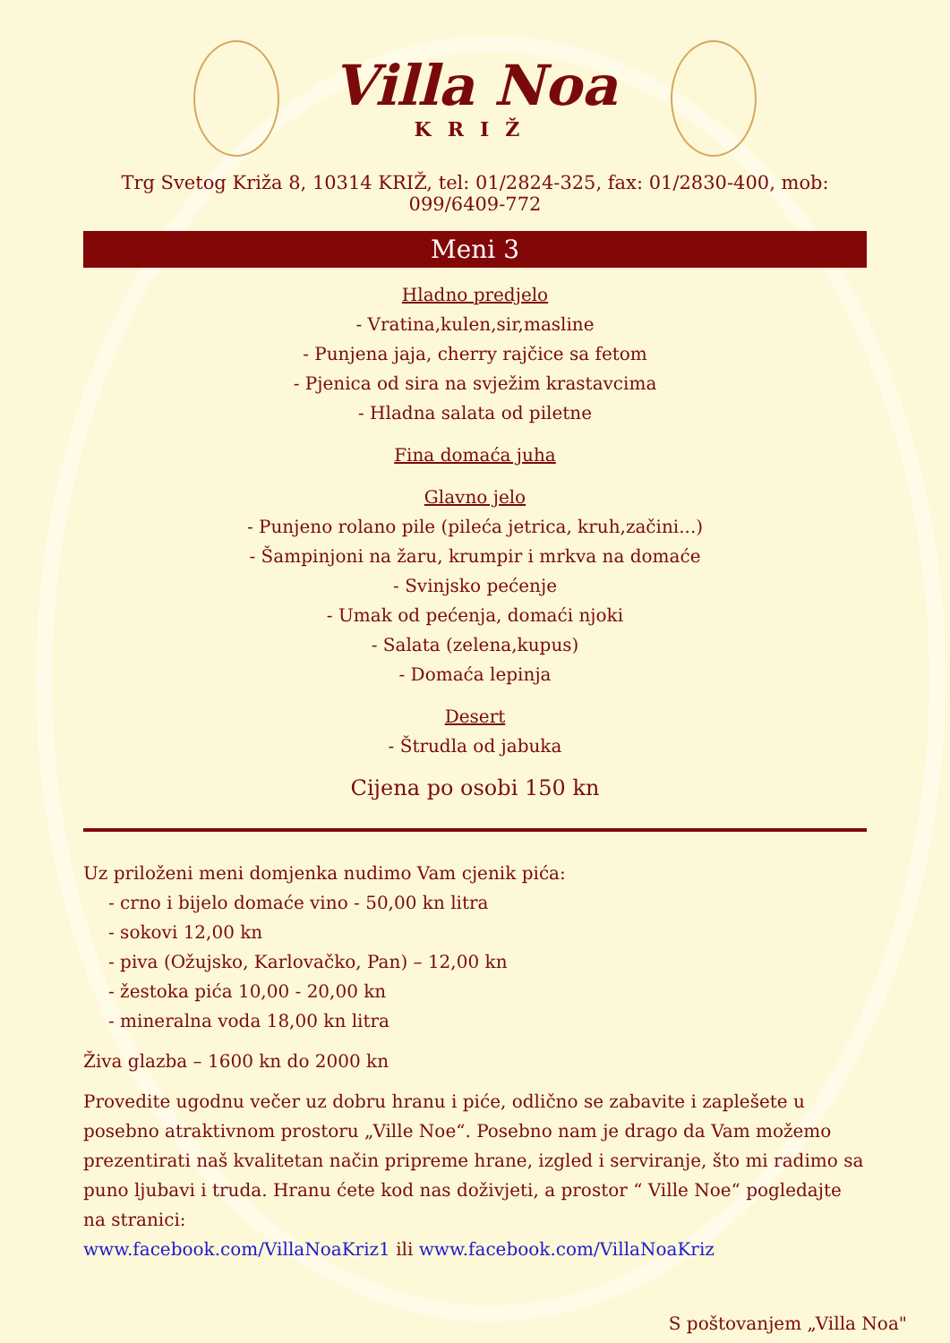Villa Noa
KRIŽ
Trg Svetog Križa 8, 10314 KRIŽ, tel: 01/2824-325, fax: 01/2830-400, mob: 099/6409-772
Meni 3
Hladno predjelo
- Vratina,kulen,sir,masline
- Punjena jaja, cherry rajčice sa fetom
- Pjenica od sira na svježim krastavcima
- Hladna salata od piletne
Fina domaća juha
Glavno jelo
- Punjeno rolano pile (pileća jetrica, kruh,začini...)
- Šampinjoni na žaru, krumpir i mrkva na domaće
- Svinjsko pećenje
- Umak od pećenja, domaći njoki
- Salata (zelena,kupus)
- Domaća lepinja
Desert
- Štrudla od jabuka
Cijena po osobi 150 kn
Uz priloženi meni domjenka nudimo Vam cjenik pića:
- crno i bijelo domaće vino - 50,00 kn litra
- sokovi 12,00 kn
- piva (Ožujsko, Karlovačko, Pan) – 12,00 kn
- žestoka pića 10,00 - 20,00 kn
- mineralna voda 18,00 kn litra
Živa glazba – 1600 kn do 2000 kn
Provedite ugodnu večer uz dobru hranu i piće, odlično se zabavite i zaplešete u posebno atraktivnom prostoru „Ville Noe“. Posebno nam je drago da Vam možemo prezentirati naš kvalitetan način pripreme hrane, izgled i serviranje, što mi radimo sa puno ljubavi i truda. Hranu ćete kod nas doživjeti, a prostor “ Ville Noe“ pogledajte na stranici:
www.facebook.com/VillaNoaKriz1 ili www.facebook.com/VillaNoaKriz
S poštovanjem „Villa Noa"